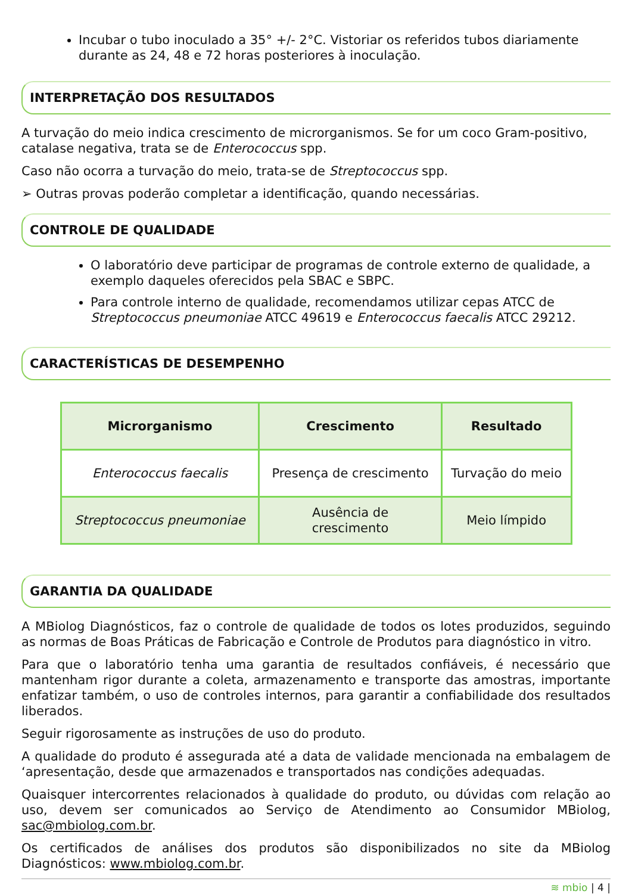Incubar o tubo inoculado a 35° +/- 2°C. Vistoriar os referidos tubos diariamente durante as 24, 48 e 72 horas posteriores à inoculação.
INTERPRETAÇÃO DOS RESULTADOS
A turvação do meio indica crescimento de microrganismos. Se for um coco Gram-positivo, catalase negativa, trata se de Enterococcus spp.
Caso não ocorra a turvação do meio, trata-se de Streptococcus spp.
➢ Outras provas poderão completar a identificação, quando necessárias.
CONTROLE DE QUALIDADE
O laboratório deve participar de programas de controle externo de qualidade, a exemplo daqueles oferecidos pela SBAC e SBPC.
Para controle interno de qualidade, recomendamos utilizar cepas ATCC de Streptococcus pneumoniae ATCC 49619 e Enterococcus faecalis ATCC 29212.
CARACTERÍSTICAS DE DESEMPENHO
| Microrganismo | Crescimento | Resultado |
| --- | --- | --- |
| Enterococcus faecalis | Presença de crescimento | Turvação do meio |
| Streptococcus pneumoniae | Ausência de crescimento | Meio límpido |
GARANTIA DA QUALIDADE
A MBiolog Diagnósticos, faz o controle de qualidade de todos os lotes produzidos, seguindo as normas de Boas Práticas de Fabricação e Controle de Produtos para diagnóstico in vitro.
Para que o laboratório tenha uma garantia de resultados confiáveis, é necessário que mantenham rigor durante a coleta, armazenamento e transporte das amostras, importante enfatizar também, o uso de controles internos, para garantir a confiabilidade dos resultados liberados.
Seguir rigorosamente as instruções de uso do produto.
A qualidade do produto é assegurada até a data de validade mencionada na embalagem de ‘apresentação, desde que armazenados e transportados nas condições adequadas.
Quaisquer intercorrentes relacionados à qualidade do produto, ou dúvidas com relação ao uso, devem ser comunicados ao Serviço de Atendimento ao Consumidor MBiolog, sac@mbiolog.com.br.
Os certificados de análises dos produtos são disponibilizados no site da MBiolog Diagnósticos: www.mbiolog.com.br.
≋ mbio | 4 |